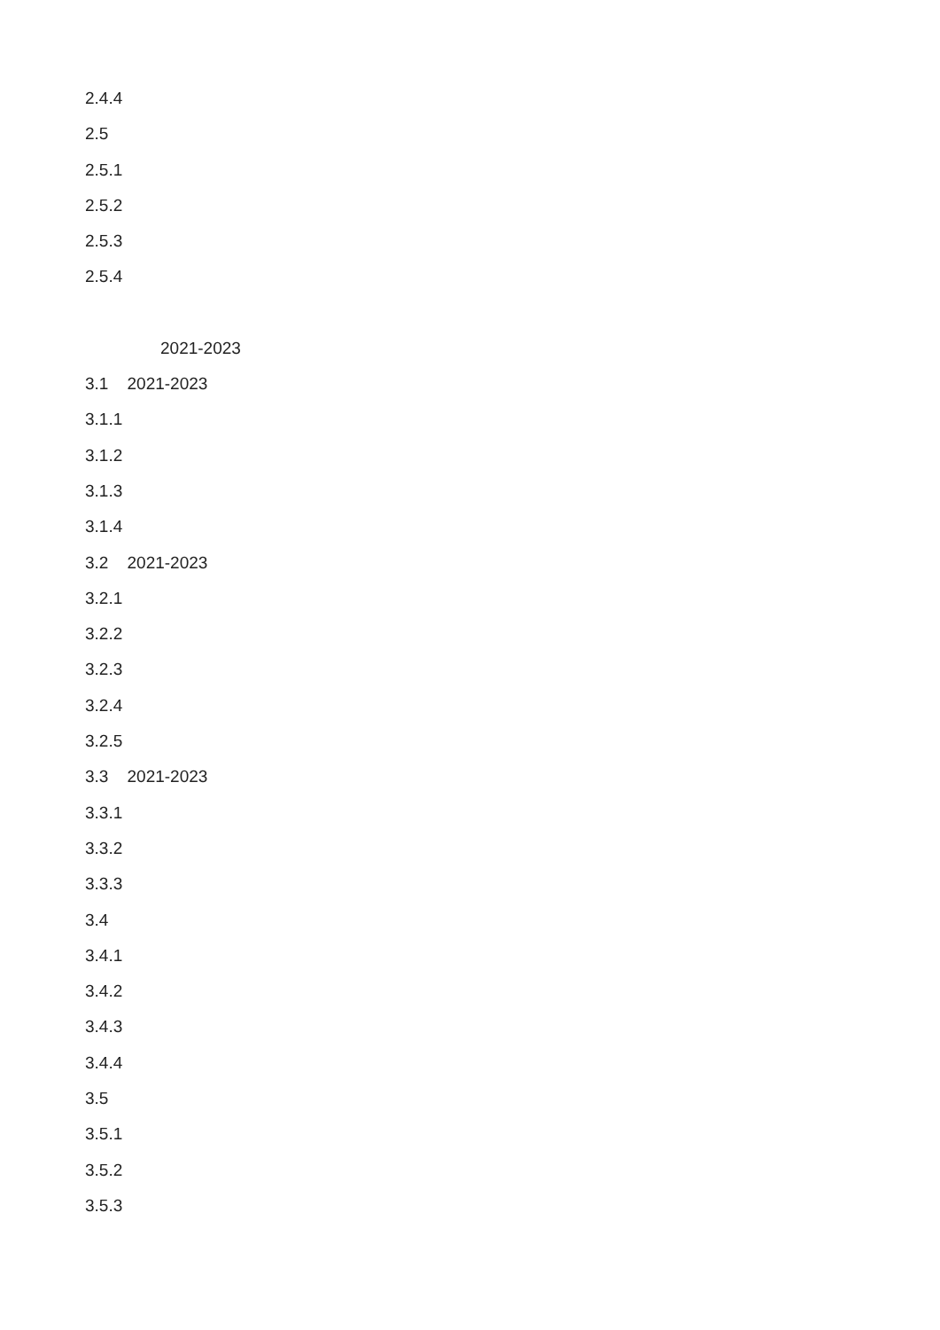2.4.4
2.5
2.5.1
2.5.2
2.5.3
2.5.4
2021-2023
3.1 2021-2023
3.1.1
3.1.2
3.1.3
3.1.4
3.2 2021-2023
3.2.1
3.2.2
3.2.3
3.2.4
3.2.5
3.3 2021-2023
3.3.1
3.3.2
3.3.3
3.4
3.4.1
3.4.2
3.4.3
3.4.4
3.5
3.5.1
3.5.2
3.5.3